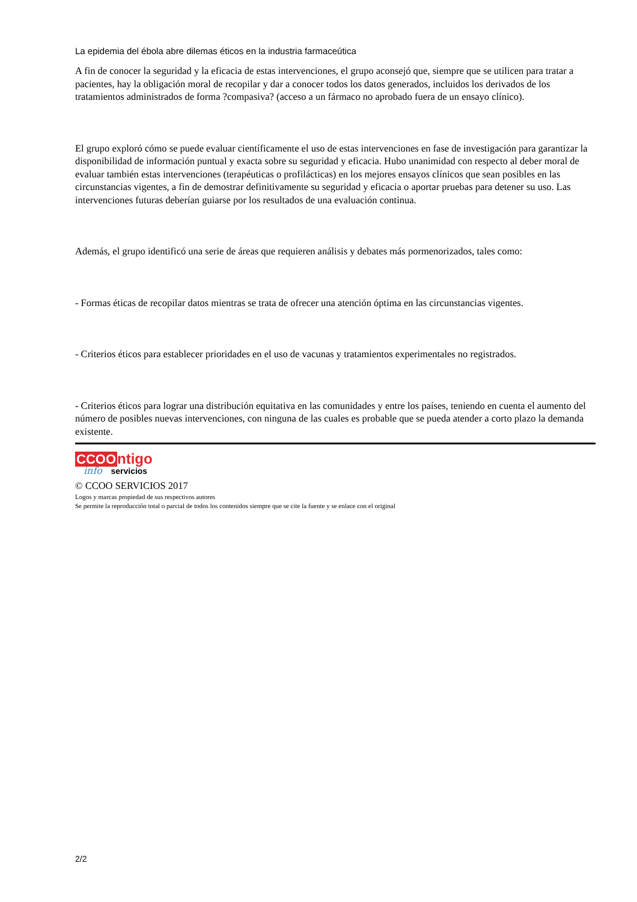La epidemia del ébola abre dilemas éticos en la industria farmaceútica
A fin de conocer la seguridad y la eficacia de estas intervenciones, el grupo aconsejó que, siempre que se utilicen para tratar a pacientes, hay la obligación moral de recopilar y dar a conocer todos los datos generados, incluidos los derivados de los tratamientos administrados de forma ?compasiva? (acceso a un fármaco no aprobado fuera de un ensayo clínico).
El grupo exploró cómo se puede evaluar científicamente el uso de estas intervenciones en fase de investigación para garantizar la disponibilidad de información puntual y exacta sobre su seguridad y eficacia. Hubo unanimidad con respecto al deber moral de evaluar también estas intervenciones (terapéuticas o profilácticas) en los mejores ensayos clínicos que sean posibles en las circunstancias vigentes, a fin de demostrar definitivamente su seguridad y eficacia o aportar pruebas para detener su uso. Las intervenciones futuras deberían guiarse por los resultados de una evaluación continua.
Además, el grupo identificó una serie de áreas que requieren análisis y debates más pormenorizados, tales como:
- Formas éticas de recopilar datos mientras se trata de ofrecer una atención óptima en las circunstancias vigentes.
- Criterios éticos para establecer prioridades en el uso de vacunas y tratamientos experimentales no registrados.
- Criterios éticos para lograr una distribución equitativa en las comunidades y entre los países, teniendo en cuenta el aumento del número de posibles nuevas intervenciones, con ninguna de las cuales es probable que se pueda atender a corto plazo la demanda existente.
CCOO ntigo
info servicios
© CCOO SERVICIOS 2017
Logos y marcas propiedad de sus respectivos autores
Se permite la reproducción total o parcial de todos los contenidos siempre que se cite la fuente y se enlace con el original
2/2